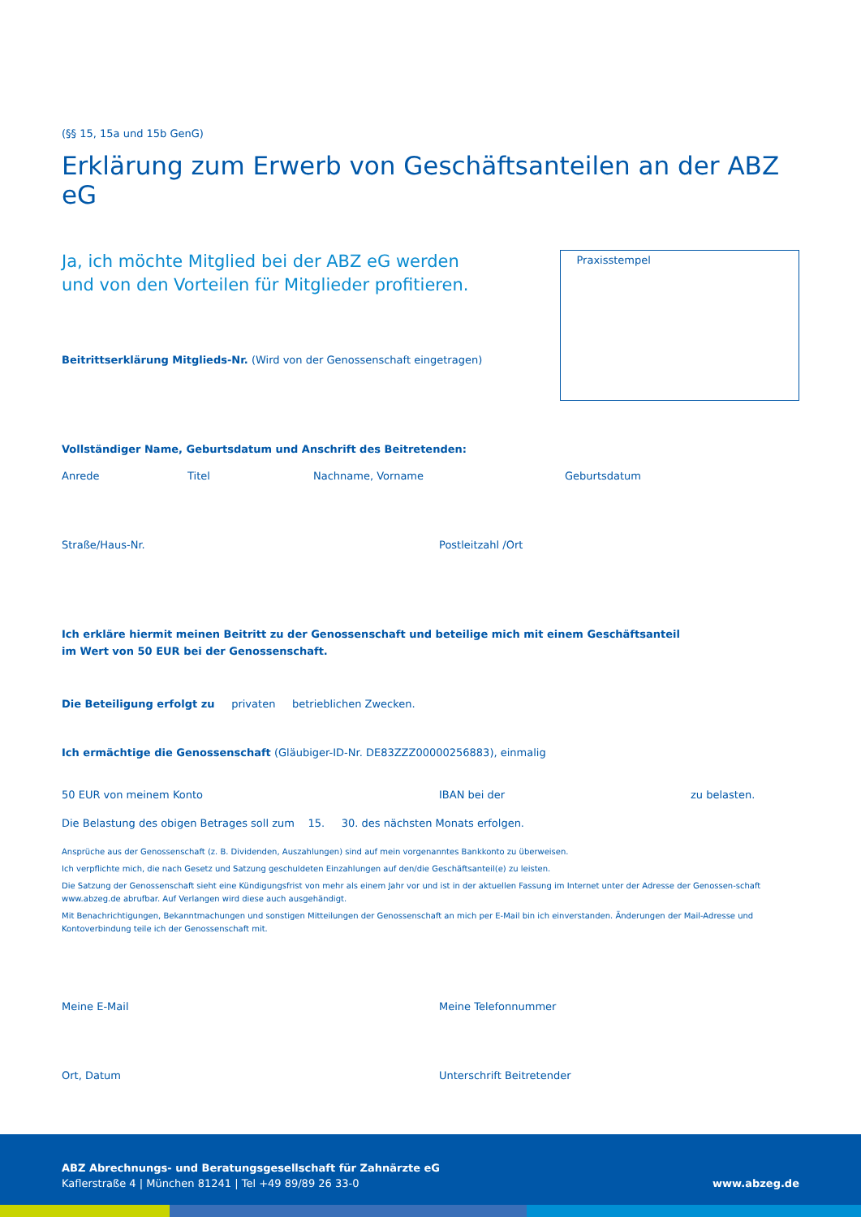(§§ 15, 15a und 15b GenG)
Erklärung zum Erwerb von Geschäftsanteilen an der ABZ eG
Ja, ich möchte Mitglied bei der ABZ eG werden
und von den Vorteilen für Mitglieder profitieren.
Beitrittserklärung Mitglieds-Nr. (Wird von der Genossenschaft eingetragen)
Praxisstempel
Vollständiger Name, Geburtsdatum und Anschrift des Beitretenden:
Anrede Titel Nachname, Vorname Geburtsdatum
Straße/Haus-Nr. Postleitzahl /Ort
Ich erkläre hiermit meinen Beitritt zu der Genossenschaft und beteilige mich mit einem Geschäftsanteil
im Wert von 50 EUR bei der Genossenschaft.
Die Beteiligung erfolgt zu privaten betrieblichen Zwecken.
Ich ermächtige die Genossenschaft (Gläubiger-ID-Nr. DE83ZZZ00000256883), einmalig
50 EUR von meinem Konto IBAN bei der zu belasten.
Die Belastung des obigen Betrages soll zum 15. 30. des nächsten Monats erfolgen.
Ansprüche aus der Genossenschaft (z. B. Dividenden, Auszahlungen) sind auf mein vorgenanntes Bankkonto zu überweisen.
Ich verpflichte mich, die nach Gesetz und Satzung geschuldeten Einzahlungen auf den/die Geschäftsanteil(e) zu leisten.
Die Satzung der Genossenschaft sieht eine Kündigungsfrist von mehr als einem Jahr vor und ist in der aktuellen Fassung im Internet unter der Adresse der Genossen-schaft www.abzeg.de abrufbar. Auf Verlangen wird diese auch ausgehändigt.
Mit Benachrichtigungen, Bekanntmachungen und sonstigen Mitteilungen der Genossenschaft an mich per E-Mail bin ich einverstanden. Änderungen der Mail-Adresse und Kontoverbindung teile ich der Genossenschaft mit.
Meine E-Mail Meine Telefonnummer
Ort, Datum Unterschrift Beitretender
ABZ Abrechnungs- und Beratungsgesellschaft für Zahnärzte eG
Kaflerstraße 4 | München 81241 | Tel +49 89/89 26 33-0
www.abzeg.de